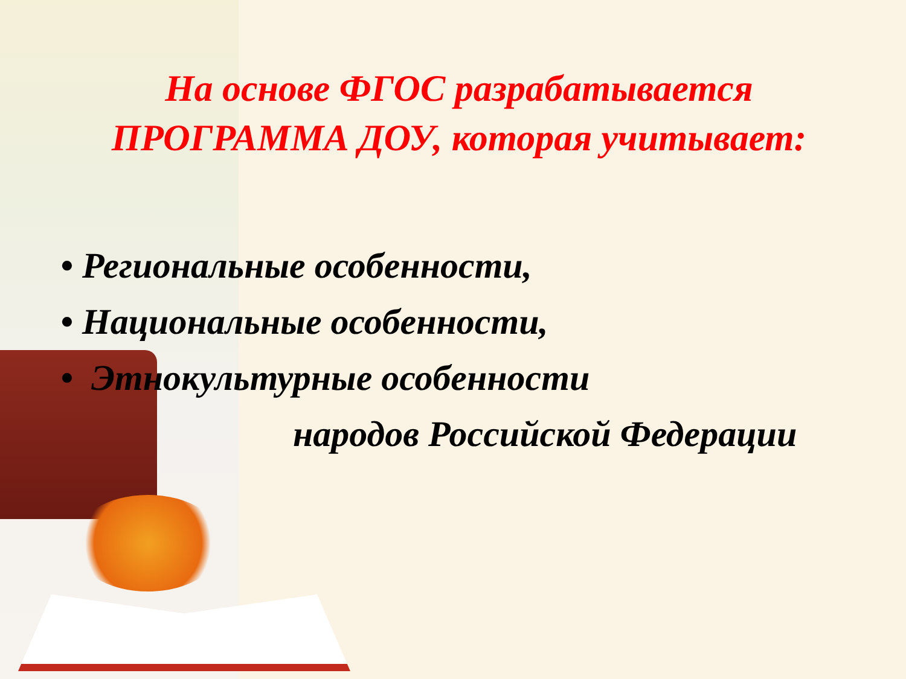На основе ФГОС разрабатывается ПРОГРАММА ДОУ, которая учитывает:
• Региональные особенности,
• Национальные особенности,
• Этнокультурные особенности
народов Российской Федерации